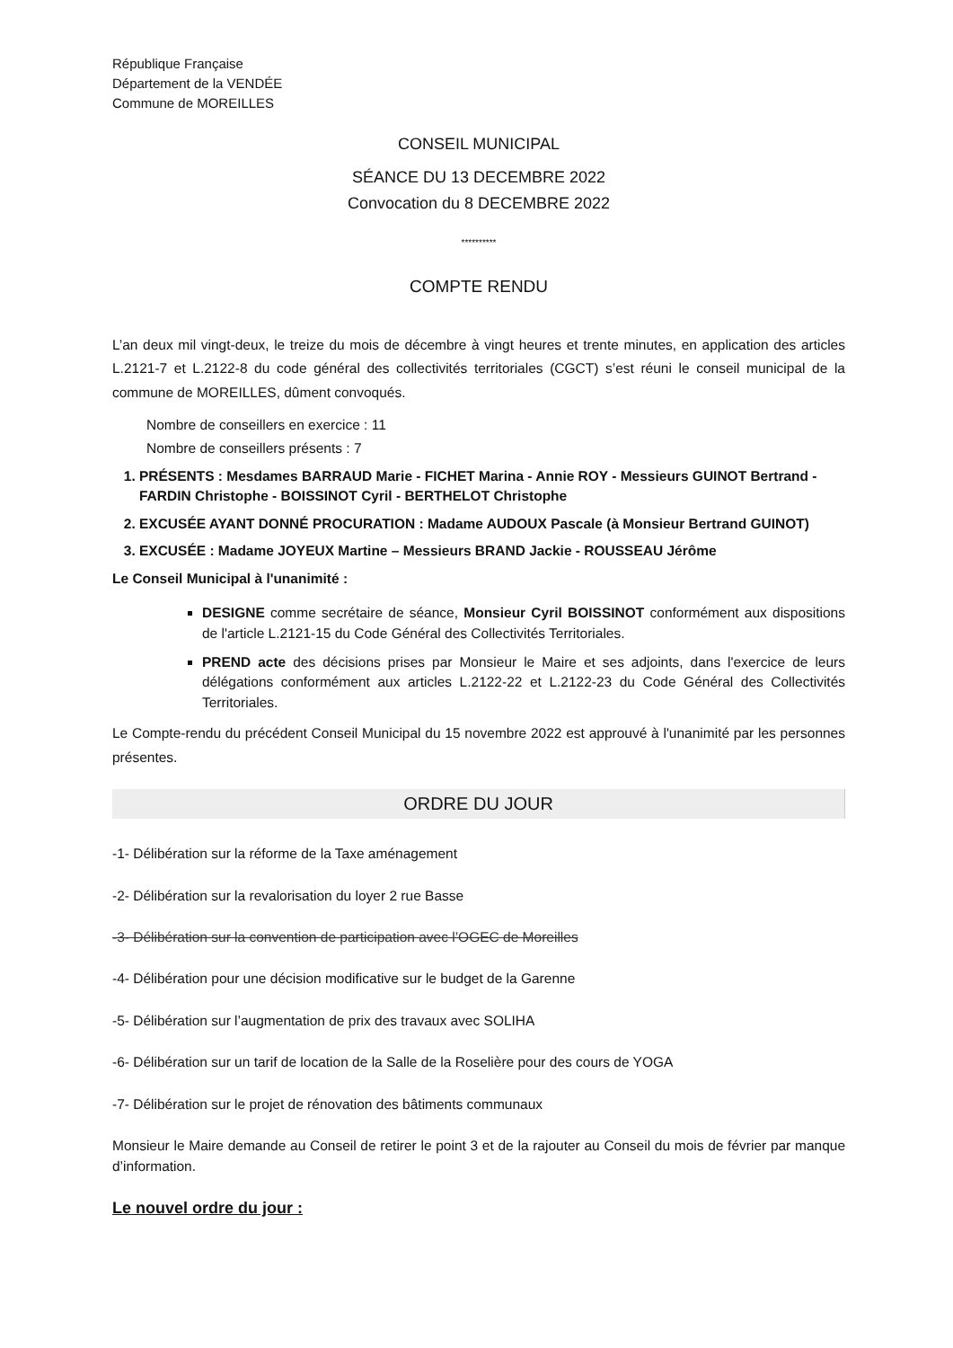République Française
Département de la VENDÉE
Commune de MOREILLES
CONSEIL MUNICIPAL
SÉANCE DU 13 DECEMBRE 2022
Convocation du 8 DECEMBRE 2022
**********
COMPTE RENDU
L’an deux mil vingt-deux, le treize du mois de décembre à vingt heures et trente minutes, en application des articles L.2121-7 et L.2122-8 du code général des collectivités territoriales (CGCT) s’est réuni le conseil municipal de la commune de MOREILLES, dûment convoqués.
Nombre de conseillers en exercice : 11
Nombre de conseillers présents : 7
1. PRÉSENTS : Mesdames BARRAUD Marie - FICHET Marina - Annie ROY - Messieurs GUINOT Bertrand - FARDIN Christophe - BOISSINOT Cyril - BERTHELOT Christophe
2. EXCUSÉE AYANT DONNÉ PROCURATION : Madame AUDOUX Pascale (à Monsieur Bertrand GUINOT)
3. EXCUSÉE : Madame JOYEUX Martine – Messieurs BRAND Jackie - ROUSSEAU Jérôme
Le Conseil Municipal à l'unanimité :
DESIGNE comme secrétaire de séance, Monsieur Cyril BOISSINOT conformément aux dispositions de l'article L.2121-15 du Code Général des Collectivités Territoriales.
PREND acte des décisions prises par Monsieur le Maire et ses adjoints, dans l'exercice de leurs délégations conformément aux articles L.2122-22 et L.2122-23 du Code Général des Collectivités Territoriales.
Le Compte-rendu du précédent Conseil Municipal du 15 novembre 2022 est approuvé à l'unanimité par les personnes présentes.
ORDRE DU JOUR
-1- Délibération sur la réforme de la Taxe aménagement
-2- Délibération sur la revalorisation du loyer 2 rue Basse
-3- Délibération sur la convention de participation avec l’OGEC de Moreilles
-4- Délibération pour une décision modificative sur le budget de la Garenne
-5- Délibération sur l’augmentation de prix des travaux avec SOLIHA
-6- Délibération sur un tarif de location de la Salle de la Roselière pour des cours de YOGA
-7- Délibération sur le projet de rénovation des bâtiments communaux
Monsieur le Maire demande au Conseil de retirer le point 3 et de la rajouter au Conseil du mois de février par manque d’information.
Le nouvel ordre du jour :